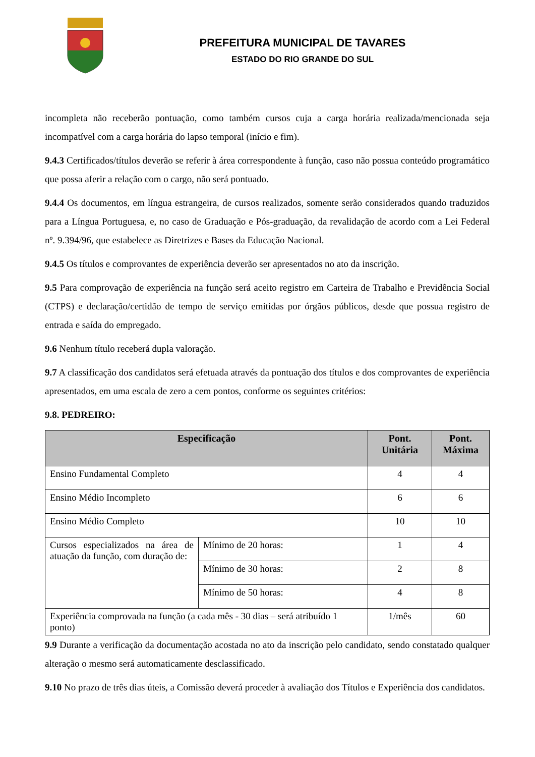PREFEITURA MUNICIPAL DE TAVARES
ESTADO DO RIO GRANDE DO SUL
incompleta não receberão pontuação, como também cursos cuja a carga horária realizada/mencionada seja incompatível com a carga horária do lapso temporal (início e fim).
9.4.3 Certificados/títulos deverão se referir à área correspondente à função, caso não possua conteúdo programático que possa aferir a relação com o cargo, não será pontuado.
9.4.4 Os documentos, em língua estrangeira, de cursos realizados, somente serão considerados quando traduzidos para a Língua Portuguesa, e, no caso de Graduação e Pós-graduação, da revalidação de acordo com a Lei Federal nº. 9.394/96, que estabelece as Diretrizes e Bases da Educação Nacional.
9.4.5 Os títulos e comprovantes de experiência deverão ser apresentados no ato da inscrição.
9.5 Para comprovação de experiência na função será aceito registro em Carteira de Trabalho e Previdência Social (CTPS) e declaração/certidão de tempo de serviço emitidas por órgãos públicos, desde que possua registro de entrada e saída do empregado.
9.6 Nenhum título receberá dupla valoração.
9.7 A classificação dos candidatos será efetuada através da pontuação dos títulos e dos comprovantes de experiência apresentados, em uma escala de zero a cem pontos, conforme os seguintes critérios:
9.8. PEDREIRO:
| Especificação | | Pont. Unitária | Pont. Máxima |
| --- | --- | --- | --- |
| Ensino Fundamental Completo | | 4 | 4 |
| Ensino Médio Incompleto | | 6 | 6 |
| Ensino Médio Completo | | 10 | 10 |
| Cursos especializados na área de atuação da função, com duração de: | Mínimo de 20 horas: | 1 | 4 |
| | Mínimo de 30 horas: | 2 | 8 |
| | Mínimo de 50 horas: | 4 | 8 |
| Experiência comprovada na função (a cada mês - 30 dias – será atribuído 1 ponto) | | 1/mês | 60 |
9.9 Durante a verificação da documentação acostada no ato da inscrição pelo candidato, sendo constatado qualquer alteração o mesmo será automaticamente desclassificado.
9.10 No prazo de três dias úteis, a Comissão deverá proceder à avaliação dos Títulos e Experiência dos candidatos.